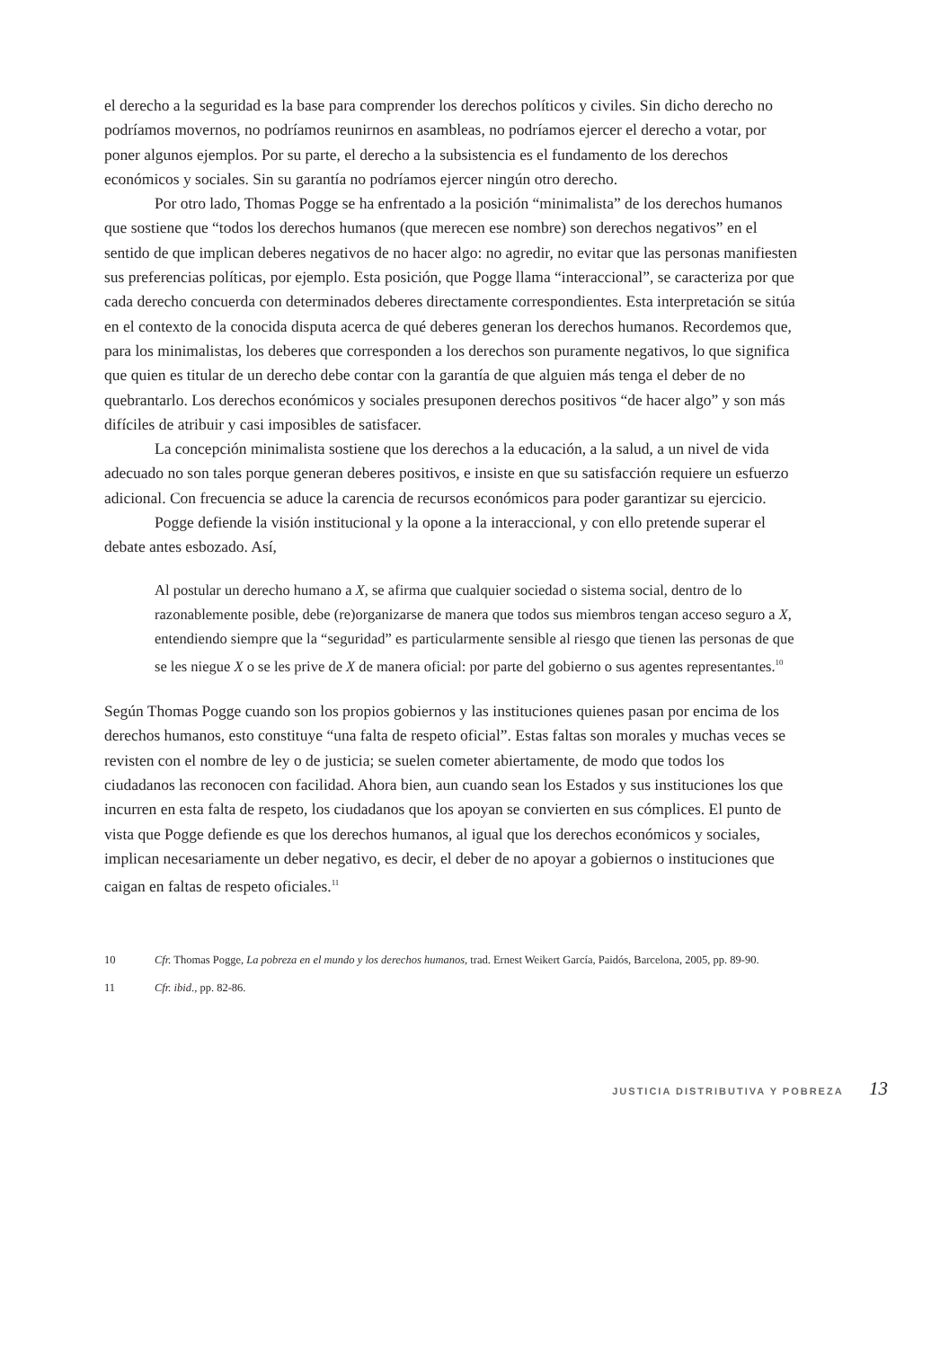el derecho a la seguridad es la base para comprender los derechos políticos y civiles. Sin dicho derecho no podríamos movernos, no podríamos reunirnos en asambleas, no podríamos ejercer el derecho a votar, por poner algunos ejemplos. Por su parte, el derecho a la subsistencia es el fundamento de los derechos económicos y sociales. Sin su garantía no podríamos ejercer ningún otro derecho.
Por otro lado, Thomas Pogge se ha enfrentado a la posición “minimalista” de los derechos humanos que sostiene que “todos los derechos humanos (que merecen ese nombre) son derechos negativos” en el sentido de que implican deberes negativos de no hacer algo: no agredir, no evitar que las personas manifiesten sus preferencias políticas, por ejemplo. Esta posición, que Pogge llama “interaccional”, se caracteriza por que cada derecho concuerda con determinados deberes directamente correspondientes. Esta interpretación se sitúa en el contexto de la conocida disputa acerca de qué deberes generan los derechos humanos. Recordemos que, para los minimalistas, los deberes que corresponden a los derechos son puramente negativos, lo que significa que quien es titular de un derecho debe contar con la garantía de que alguien más tenga el deber de no quebrantarlo. Los derechos económicos y sociales presuponen derechos positivos “de hacer algo” y son más difíciles de atribuir y casi imposibles de satisfacer.
La concepción minimalista sostiene que los derechos a la educación, a la salud, a un nivel de vida adecuado no son tales porque generan deberes positivos, e insiste en que su satisfacción requiere un esfuerzo adicional. Con frecuencia se aduce la carencia de recursos económicos para poder garantizar su ejercicio.
Pogge defiende la visión institucional y la opone a la interaccional, y con ello pretende superar el debate antes esbozado. Así,
Al postular un derecho humano a X, se afirma que cualquier sociedad o sistema social, dentro de lo razonablemente posible, debe (re)organizarse de manera que todos sus miembros tengan acceso seguro a X, entendiendo siempre que la “seguridad” es particularmente sensible al riesgo que tienen las personas de que se les niegue X o se les prive de X de manera oficial: por parte del gobierno o sus agentes representantes.<sup>10</sup>
Según Thomas Pogge cuando son los propios gobiernos y las instituciones quienes pasan por encima de los derechos humanos, esto constituye “una falta de respeto oficial”. Estas faltas son morales y muchas veces se revisten con el nombre de ley o de justicia; se suelen cometer abiertamente, de modo que todos los ciudadanos las reconocen con facilidad. Ahora bien, aun cuando sean los Estados y sus instituciones los que incurren en esta falta de respeto, los ciudadanos que los apoyan se convierten en sus cómplices. El punto de vista que Pogge defiende es que los derechos humanos, al igual que los derechos económicos y sociales, implican necesariamente un deber negativo, es decir, el deber de no apoyar a gobiernos o instituciones que caigan en faltas de respeto oficiales.<sup>11</sup>
10 Cfr. Thomas Pogge, La pobreza en el mundo y los derechos humanos, trad. Ernest Weikert García, Paidós, Barcelona, 2005, pp. 89-90.
11 Cfr. ibid., pp. 82-86.
JUSTICIA DISTRIBUTIVA Y POBREZA 13